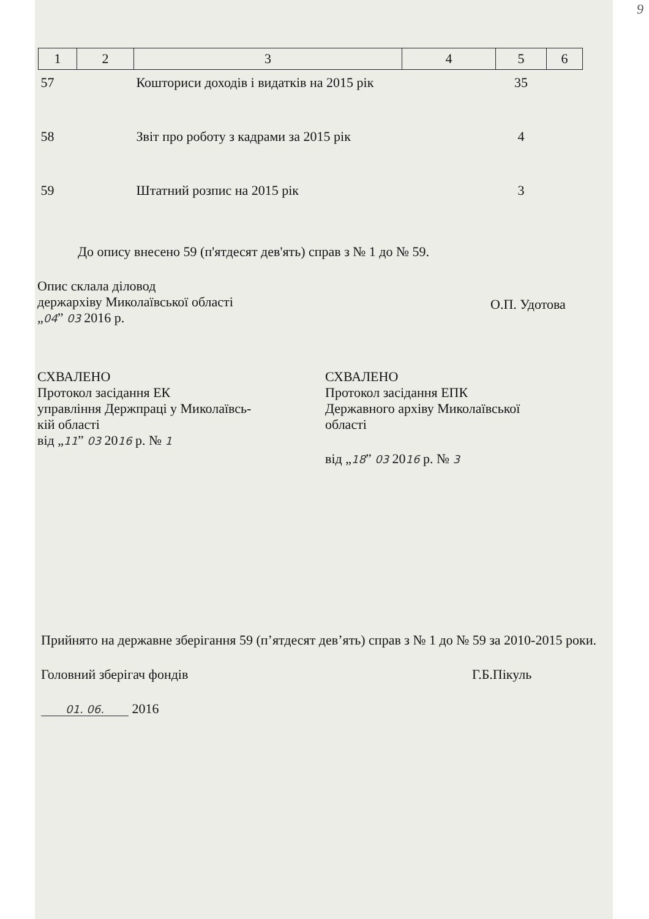9
| 1 | 2 | 3 | 4 | 5 | 6 |
| --- | --- | --- | --- | --- | --- |
| 57 | | Кошториси доходів і видатків на 2015 рік | | 35 | |
| 58 | | Звіт про роботу з кадрами за 2015 рік | | 4 | |
| 59 | | Штатний розпис на 2015 рік | | 3 | |
До опису внесено 59 (п'ятдесят дев'ять) справ з № 1 до № 59.
Опис склала діловод
держархіву Миколаївської області
„04” 03 2016 р.
О.П. Удотова
СХВАЛЕНО
Протокол засідання ЕК
управління Держпраці у Миколаївсь-
кій області
від „11” 03 2016 р. № 1
СХВАЛЕНО
Протокол засідання ЕПК
Державного архіву Миколаївської
області
від „18” 03 2016 р. № 3
Прийнято на державне зберігання 59 (п’ятдесят дев’ять) справ з № 1 до № 59 за 2010-2015 роки.
Головний зберігач фондів Г.Б.Пікуль
01. 06. 2016